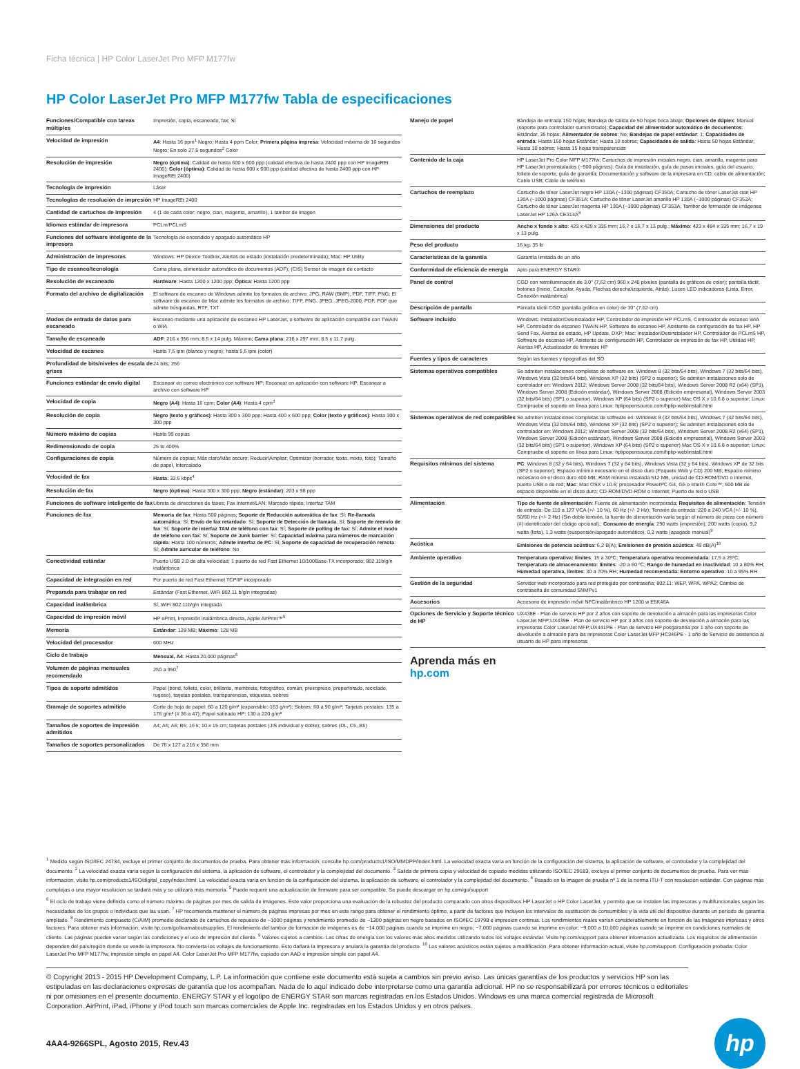Ficha técnica | HP Color LaserJet Pro MFP M177fw
HP Color LaserJet Pro MFP M177fw Tabla de especificaciones
| Funciones/Compatible con tareas múltiples | Impresión, copia, escaneado, fax; Sí |
| Velocidad de impresión | A4 : Hasta 16 ppm<sup>1</sup> Negro; Hasta 4 ppm Color; Primera página impresa : Velocidad máxima de 16 segundos Negro; En solo 27,5 segundos<sup>2</sup> Color |
| Resolución de impresión | Negro (óptima) : Calidad de hasta 600 x 600 ppp (calidad efectiva de hasta 2400 ppp con HP ImageREt 2400); Color (óptima) : Calidad de hasta 600 x 600 ppp (calidad efectiva de hasta 2400 ppp con HP ImageREt 2400) |
| Tecnología de impresión | Láser |
| Tecnologías de resolución de impresión | HP ImageREt 2400 |
| Cantidad de cartuchos de impresión | 4 (1 de cada color: negro, cian, magenta, amarillo), 1 tambor de imagen |
| Idiomas estándar de impresora | PCLm/PCLmS |
| Funciones del software inteligente de la impresora | Tecnología de encendido y apagado automático HP |
| Administración de impresoras | Windows: HP Device Toolbox, Alertas de estado (instalación predeterminada); Mac: HP Utility |
| Tipo de escaneo/tecnología | Cama plana, alimentador automático de documentos (ADF); (CIS) Sensor de imagen de contacto |
| Resolución de escaneado | Hardware : Hasta 1200 x 1200 ppp; Óptica : Hasta 1200 ppp |
| Formato del archivo de digitalización | El software de escaneo de Windows admite los formatos de archivo: JPG, RAW (BMP), PDF, TIFF, PNG; El software de escaneo de Mac admite los formatos de archivo: TIFF, PNG, JPEG, JPEG-2000, PDF, PDF que admite búsquedas, RTF, TXT |
| Modos de entrada de datos para escaneado | Escaneo mediante una aplicación de escaneo HP LaserJet, o software de aplicación compatible con TWAIN o WIA |
| Tamaño de escaneado | ADF : 216 x 356 mm; 8.5 x 14 pulg. Máximo; Cama plana : 216 x 297 mm; 8.5 x 11.7 pulg. |
| Velocidad de escaneo | Hasta 7,5 ipm (blanco y negro); hasta 5,5 ipm (color) |
| Profundidad de bits/niveles de escala de grises | 24 bits; 256 |
| Funciones estándar de envío digital | Escanear en correo electrónico con software HP; Escanear en aplicación con software HP; Escanear a archivo con software HP |
| Velocidad de copia | Negro (A4) : Hasta 16 cpm; Color (A4) : Hasta 4 cpm<sup>3</sup> |
| Resolución de copia | Negro (texto y gráficos) : Hasta 300 x 300 ppp; Hasta 400 x 600 ppp; Color (texto y gráficos) : Hasta 300 x 300 ppp |
| Número máximo de copias | Hasta 99 copias |
| Redimensionado de copia | 25 to 400% |
| Configuraciones de copia | Número de copias; Más claro/Más oscuro; Reducir/Ampliar; Optimizar (borrador, texto, mixto, foto); Tamaño de papel, Intercalado |
| Velocidad de fax | Hasta : 33.6 kbps<sup>4</sup> |
| Resolución de fax | Negro (óptima) : Hasta 300 x 300 ppp; Negro (estándar) : 203 x 98 ppp |
| Funciones de software inteligente de fax | Libreta de direcciones de faxes; Fax Internet/LAN; Marcado rápido; Interfaz TAM |
| Funciones de fax | Memoria de fax : Hasta 500 páginas; Soporte de Reducción automática de fax : Sí; Re-llamada automática : Sí; Envío de fax retardado : Sí; Soporte de Detección de llamada : Sí; Soporte de reenvío de fax : Sí; Soporte de interfaz TAM de teléfono con fax : Sí; Soporte de polling de fax : Sí; Admite el modo de teléfono con fax : Sí; Soporte de Junk barrier : Sí; Capacidad máxima para números de marcación rápida : Hasta 100 números; Admite interfaz de PC : Sí; Soporte de capacidad de recuperación remota : Sí; Admite auricular de teléfono : No |
| Conectividad estándar | Puerto USB 2.0 de alta velocidad; 1 puerto de red Fast Ethernet 10/100Base-TX incorporado; 802.11b/g/n inalámbrica |
| Capacidad de integración en red | Por puerto de red Fast Ethernet TCP/IP incorporado |
| Preparada para trabajar en red | Estándar (Fast Ethernet, WiFi 802.11 b/g/n integradas) |
| Capacidad inalámbrica | Sí, WiFi 802.11b/g/n integrada |
| Capacidad de impresión móvil | HP ePrint, Impresión inalámbrica directa, Apple AirPrint™<sup>5</sup> |
| Memoria | Estándar : 128 MB; Máximo : 128 MB |
| Velocidad del procesador | 600 MHz |
| Ciclo de trabajo | Mensual, A4 : Hasta 20,000 páginas<sup>6</sup> |
| Volumen de páginas mensuales recomendado | 250 a 950<sup>7</sup> |
| Tipos de soporte admitidos | Papel (bond, folleto, color, brillante, membrete, fotográfico, común, preimpreso, preperforado, reciclado, rugoso), tarjetas postales, transparencias, etiquetas, sobres |
| Gramaje de soportes admitido | Corte de hoja de papel: 60 a 120 g/m² (expansible:-163 g/m²); Sobres: 60 a 90 g/m²; Tarjetas postales: 135 a 176 g/m² (# 36 a 47); Papel satinado HP: 130 a 220 g/m² |
| Tamaños de soportes de impresión admitidos | A4; A5; A6; B5; 16 k; 10 x 15 cm; tarjetas postales (JIS individual y doble); sobres (DL, C5, B5) |
| Tamaños de soportes personalizados | De 76 x 127 a 216 x 356 mm |
| Manejo de papel | Bandeja de entrada 150 hojas; Bandeja de salida de 50 hojas boca abajo; Opciones de dúplex : Manual (soporte para controlador suministrado); Capacidad del alimentador automático de documentos : Estándar, 35 hojas; Alimentador de sobres : No; Bandejas de papel estándar : 1; Capacidades de entrada : Hasta 150 hojas Estándar; Hasta 10 sobres; Capacidades de salida : Hasta 50 hojas Estándar; Hasta 10 sobres; Hasta 15 hojas transparencias |
| Contenido de la caja | HP LaserJet Pro Color MFP M177fw; Cartuchos de impresión iniciales negro, cian, amarillo, magenta para HP LaserJet preinstalados (~500 páginas); Guía de instalación, guía de pasos iniciales, guía del usuario, folleto de soporte, guía de garantía; Documentación y software de la impresora en CD; cable de alimentación; Cable USB; Cable de teléfono |
| Cartuchos de reemplazo | Cartucho de tóner LaserJet negro HP 130A (~1300 páginas) CF350A; Cartucho de tóner LaserJet cian HP 130A (~1000 páginas) CF351A; Cartucho de tóner LaserJet amarillo HP 130A (~1000 páginas) CF352A; Cartucho de tóner LaserJet magenta HP 130A (~1000 páginas) CF353A; Tambor de formación de imágenes LaserJet HP 126A CE314A<sup>8</sup> |
| Dimensiones del producto | Ancho x fondo x alto : 423 x 425 x 335 mm; 16,7 x 16,7 x 13 pulg.; Máximo : 423 x 484 x 335 mm; 16,7 x 19 x 13 pulg. |
| Peso del producto | 16 kg; 35 lb |
| Características de la garantía | Garantía limitada de un año |
| Conformidad de eficiencia de energía | Apto para ENERGY STAR® |
| Panel de control | CGD con retroiluminación de 3.0" (7,62 cm) 960 x 240 píxeles (pantalla de gráficos de color); pantalla táctil; botones (Inicio, Cancelar, Ayuda, Flechas derecha/izquierda, Atrás); Luces LED indicadoras (Lista, Error, Conexión inalámbrica) |
| Descripción de pantalla | Pantalla táctil CGD (pantalla gráfica en color) de 30" (7,62 cm) |
| Software incluido | Windows: Instalador/Desinstalador HP, Controlador de impresión HP PCLmS, Controlador de escaneo WIA HP, Controlador de escaneo TWAIN HP, Software de escaneo HP, Asistente de configuración de fax HP, HP Send Fax, Alertas de estado, HP Update, DXP; Mac: Instalador/Desinstalador HP, Controlador de PCLmS HP, Software de escaneo HP, Asistente de configuración HP, Controlador de impresión de fax HP, Utilidad HP, Alertas HP, Actualizador de firmware HP |
| Fuentes y tipos de caracteres | Según las fuentes y tipografías del SO |
| Sistemas operativos compatibles | Se admiten instalaciones completas de software en: Windows 8 (32 bits/64 bits), Windows 7 (32 bits/64 bits), Windows Vista (32 bits/64 bits), Windows XP (32 bits) (SP2 o superior); Se admiten instalaciones solo de controlador en: Windows 2012; Windows Server 2008 (32 bits/64 bits), Windows Server 2008 R2 (x64) (SP1), Windows Server 2008 (Edición estándar), Windows Server 2008 (Edición empresarial), Windows Server 2003 (32 bits/64 bits) (SP1 o superior), Windows XP (64 bits) (SP2 o superior) Mac OS X v 10.6.8 o superior; Linux: Compruebe el soporte en línea para Linux: hplipopensource.com/hplip-web/install.html |
| Sistemas operativos de red compatibles | Se admiten instalaciones completas de software en: Windows 8 (32 bits/64 bits), Windows 7 (32 bits/64 bits), Windows Vista (32 bits/64 bits), Windows XP (32 bits) (SP2 o superior); Se admiten instalaciones solo de controlador en: Windows 2012; Windows Server 2008 (32 bits/64 bits), Windows Server 2008 R2 (x64) (SP1), Windows Server 2008 (Edición estándar), Windows Server 2008 (Edición empresarial), Windows Server 2003 (32 bits/64 bits) (SP1 o superior), Windows XP (64 bits) (SP2 o superior) Mac OS X v 10.6.8 o superior; Linux: Compruebe el soporte en línea para Linux: hplipopensource.com/hplip-web/install.html |
| Requisitos mínimos del sistema | PC : Windows 8 (32 y 64 bits), Windows 7 (32 y 64 bits), Windows Vista (32 y 64 bits), Windows XP de 32 bits (SP2 o superior); Espacio mínimo necesario en el disco duro (Paquete Web y CD) 200 MB; Espacio mínimo necesario en el disco duro 400 MB; RAM mínima instalada 512 MB, unidad de CD-ROM/DVD o internet, puerto USB o de red; Mac : Mac OSX v 10.6; procesador PowerPC G4, G5 o Intel® Core™; 500 MB de espacio disponible en el disco duro; CD-ROM/DVD-ROM o Internet; Puerto de red o USB |
| Alimentación | Tipo de fuente de alimentación : Fuente de alimentación incorporada; Requisitos de alimentación : Tensión de entrada: De 110 a 127 VCA (+/- 10 %), 60 Hz (+/- 2 Hz); Tensión de entrada: 220 a 240 VCA (+/- 10 %), 50/60 Hz (+/- 2 Hz) (Sin doble tensión, la fuente de alimentación varía según el número de pieza con número (#) identificador del código opcional).; Consumo de energía : 290 watts (impresión), 200 watts (copia), 9,2 watts (lista), 1,3 watts (suspensión/apagado automático), 0,2 watts (apagado manual)<sup>9</sup> |
| Acústica | Emisiones de potencia acústica : 6,2 B(A); Emisiones de presión acústica : 49 dB(A)<sup>10</sup> |
| Ambiente operativo | Temperatura operativa: límites : 15 a 30ºC; Temperatura operativa recomendada : 17,5 a 25ºC; Temperatura de almacenamiento: límites : -20 a 60 ºC; Rango de humedad en inactividad : 10 a 80% RH; Humedad operativa, límites : 30 a 70% RH; Humedad recomendada: Entorno operativo : 10 a 95% RH |
| Gestión de la seguridad | Servidor web incorporado para red protegido por contraseña; 802.11: WEP, WPA, WPA2; Cambio de contraseña de comunidad SNMPv1 |
| Accesorios | Accesorio de impresión móvil NFC/inalámbrico HP 1200 w E5K46A |
| Opciones de Servicio y Soporte técnico de HP | UX438E - Plan de servicio HP por 2 años con soporte de devolución a almacén para las impresoras Color LaserJet MFP;UX439E - Plan de servicio HP por 3 años con soporte de devolución a almacén para las impresoras Color LaserJet MFP;UX441PE - Plan de servicio HP posgarantía por 1 año con soporte de devolución a almacén para las impresoras Color LaserJet MFP;HC346PE - 1 año de Servicio de asistencia al usuario de HP para impresoras |
Aprenda más en
hp.com
<sup>1</sup> Medido según ISO/IEC 24734, excluye el primer conjunto de documentos de prueba. Para obtener más información, consulte hp.com/products1/ISO/MMDPP/index.html. La velocidad exacta varía en función de la configuración del sistema, la aplicación de software, el controlador y la complejidad del documento. <sup>2</sup> La velocidad exacta varía según la configuración del sistema, la aplicación de software, el controlador y la complejidad del documento. <sup>3</sup> Salida de primera copia y velocidad de copiado medidas utilizando ISO/IEC 29183, excluye el primer conjunto de documentos de prueba. Para ver más información, visite hp.com/products1/ISO/digital_copy/index.html. La velocidad exacta varía en función de la configuración del sistema, la aplicación de software, el controlador y la complejidad del documento. <sup>4</sup> Basado en la imagen de prueba nº 1 de la norma ITU-T con resolución estándar. Con páginas más complejas o una mayor resolución se tardará más y se utilizará más memoria. <sup>5</sup> Puede requerir una actualización de firmware para ser compatible. Se puede descargar en hp.com/go/support
<sup>6</sup> El ciclo de trabajo viene definido como el número máximo de páginas por mes de salida de imágenes. Este valor proporciona una evaluación de la robustez del producto comparado con otros dispositivos HP LaserJet o HP Color LaserJet, y permite que se instalen las impresoras y multifuncionales según las necesidades de los grupos o individuos que las usan. <sup>7</sup> HP recomienda mantener el número de páginas impresas por mes en este rango para obtener el rendimiento óptimo, a partir de factores que incluyen los intervalos de sustitución de consumibles y la vida útil del dispositivo durante un período de garantía ampliado. <sup>8</sup> Rendimiento compuesto (C/A/M) promedio declarado de cartuchos de repuesto de ~1000 páginas y rendimiento promedio de ~1300 páginas en negro basados en ISO/IEC 19798 e impresión continua. Los rendimientos reales varían considerablemente en función de las imágenes impresas y otros factores. Para obtener más información, visite hp.com/go/learnaboutsupplies. El rendimiento del tambor de formación de imágenes es de ~14.000 páginas cuando se imprime en negro; ~7.000 páginas cuando se imprime en color; ~9.000 a 10.000 páginas cuando se imprime en condiciones normales de cliente. Las páginas pueden variar según las condiciones y el uso de impresión del cliente. <sup>9</sup> Valores sujetos a cambios. Las cifras de energía son los valores más altos medidos utilizando todos los voltajes estándar. Visite hp.com/support para obtener información actualizada. Los requisitos de alimentación dependen del país/región donde se vende la impresora. No convierta los voltajes de funcionamiento. Esto dañará la impresora y anulará la garantía del producto. <sup>10</sup> Los valores acústicos están sujetos a modificación. Para obtener información actual, visite hp.com/support. Configuración probada: Color LaserJet Pro MFP M177fw, impresión simple en papel A4. Color LaserJet Pro MFP M177fw, copiado con AAD e impresión simple con papel A4.
© Copyright 2013 - 2015 HP Development Company, L.P. La información que contiene este documento está sujeta a cambios sin previo aviso. Las únicas garantías de los productos y servicios HP son las estipuladas en las declaraciones expresas de garantía que los acompañan. Nada de lo aquí indicado debe interpretarse como una garantía adicional. HP no se responsabilizará por errores técnicos o editoriales ni por omisiones en el presente documento. ENERGY STAR y el logotipo de ENERGY STAR son marcas registradas en los Estados Unidos. Windows es una marca comercial registrada de Microsoft Corporation. AirPrint, iPad, iPhone y iPod touch son marcas comerciales de Apple Inc. registradas en los Estados Unidos y en otros países.
4AA4-9266SPL, Agosto 2015, Rev.43
hp